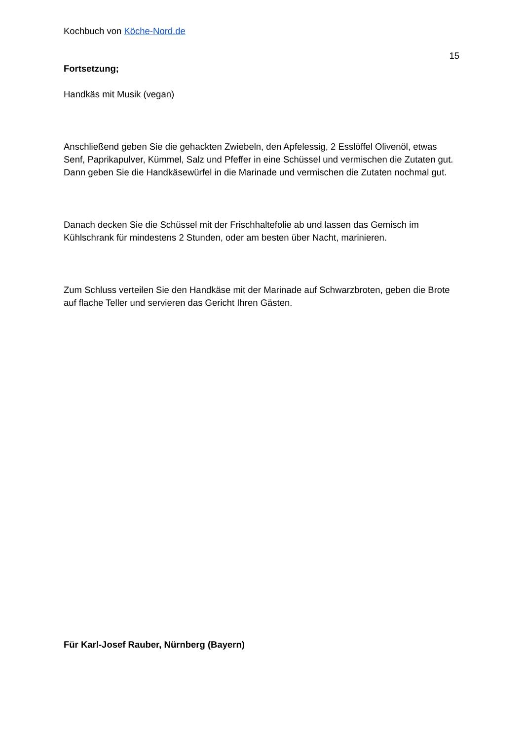Kochbuch von Köche-Nord.de
15
Fortsetzung;
Handkäs mit Musik (vegan)
Anschließend geben Sie die gehackten Zwiebeln, den Apfelessig, 2 Esslöffel Olivenöl, etwas Senf, Paprikapulver, Kümmel, Salz und Pfeffer in eine Schüssel und vermischen die Zutaten gut. Dann geben Sie die Handkäsewürfel in die Marinade und vermischen die Zutaten nochmal gut.
Danach decken Sie die Schüssel mit der Frischhaltefolie ab und lassen das Gemisch im Kühlschrank für mindestens 2 Stunden, oder am besten über Nacht, marinieren.
Zum Schluss verteilen Sie den Handkäse mit der Marinade auf Schwarzbroten, geben die Brote auf flache Teller und servieren das Gericht Ihren Gästen.
Für Karl-Josef Rauber, Nürnberg (Bayern)